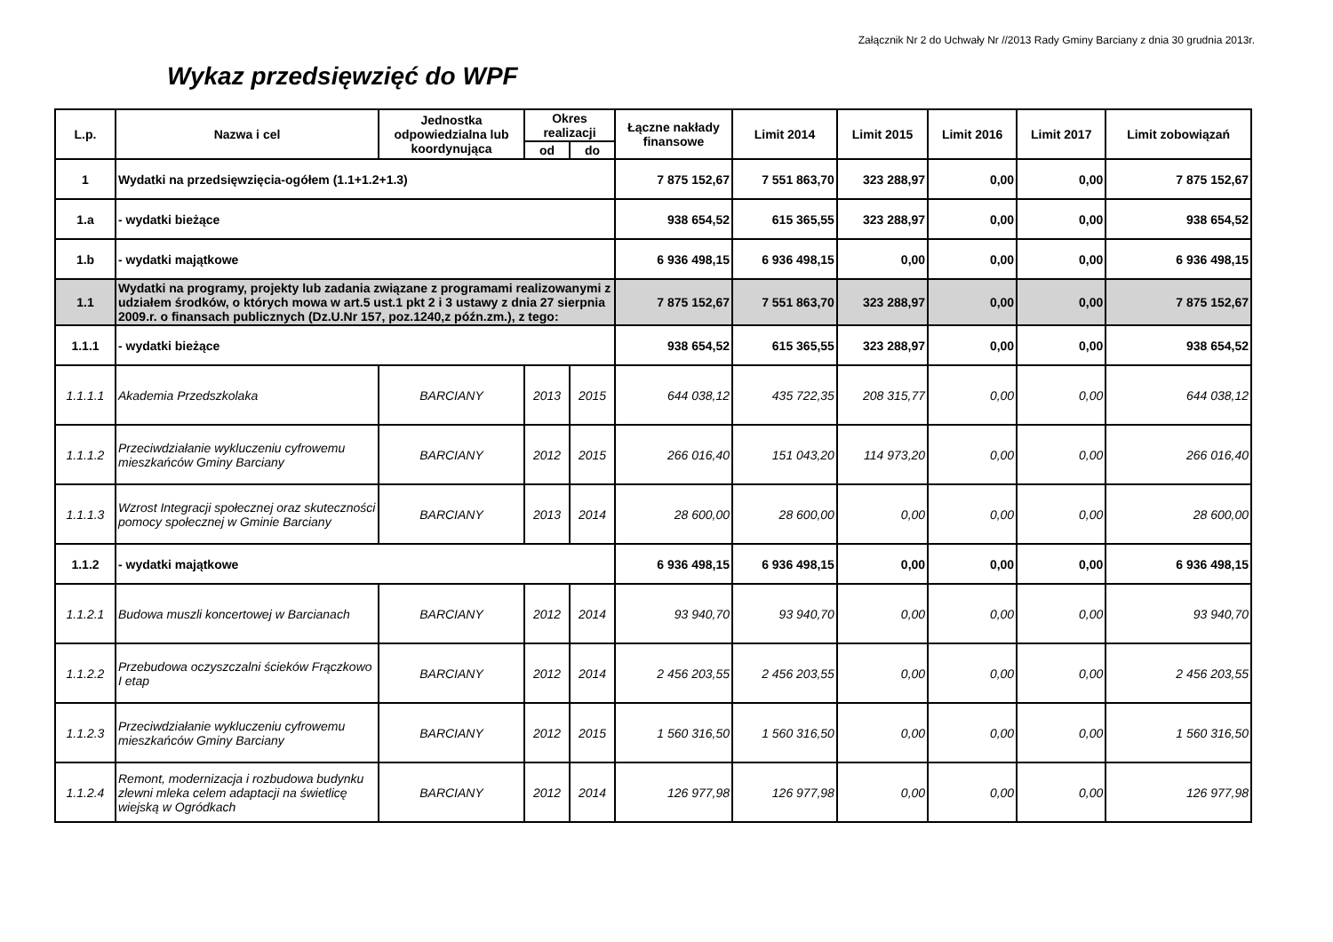Załącznik Nr 2 do Uchwały Nr //2013 Rady Gminy Barciany z dnia 30 grudnia 2013r.
Wykaz przedsięwzięć do WPF
| L.p. | Nazwa i cel | Jednostka odpowiedzialna lub koordynująca | Okres realizacji | | Łączne nakłady finansowe | Limit 2014 | Limit 2015 | Limit 2016 | Limit 2017 | Limit zobowiązań |
| --- | --- | --- | --- | --- | --- | --- | --- | --- | --- | --- |
| | | | od | do | | | | | | |
| 1 | Wydatki na przedsięwzięcia-ogółem (1.1+1.2+1.3) | | | | 7 875 152,67 | 7 551 863,70 | 323 288,97 | 0,00 | 0,00 | 7 875 152,67 |
| 1.a | - wydatki bieżące | | | | 938 654,52 | 615 365,55 | 323 288,97 | 0,00 | 0,00 | 938 654,52 |
| 1.b | - wydatki majątkowe | | | | 6 936 498,15 | 6 936 498,15 | 0,00 | 0,00 | 0,00 | 6 936 498,15 |
| 1.1 | Wydatki na programy, projekty lub zadania związane z programami realizowanymi z udziałem środków, o których mowa w art.5 ust.1 pkt 2 i 3 ustawy z dnia 27 sierpnia 2009.r. o finansach publicznych (Dz.U.Nr 157, poz.1240,z późn.zm.), z tego: | | | | 7 875 152,67 | 7 551 863,70 | 323 288,97 | 0,00 | 0,00 | 7 875 152,67 |
| 1.1.1 | - wydatki bieżące | | | | 938 654,52 | 615 365,55 | 323 288,97 | 0,00 | 0,00 | 938 654,52 |
| 1.1.1.1 | Akademia Przedszkolaka | BARCIANY | 2013 | 2015 | 644 038,12 | 435 722,35 | 208 315,77 | 0,00 | 0,00 | 644 038,12 |
| 1.1.1.2 | Przeciwdziałanie wykluczeniu cyfrowemu mieszkańców Gminy Barciany | BARCIANY | 2012 | 2015 | 266 016,40 | 151 043,20 | 114 973,20 | 0,00 | 0,00 | 266 016,40 |
| 1.1.1.3 | Wzrost Integracji społecznej oraz skuteczności pomocy społecznej w Gminie Barciany | BARCIANY | 2013 | 2014 | 28 600,00 | 28 600,00 | 0,00 | 0,00 | 0,00 | 28 600,00 |
| 1.1.2 | - wydatki majątkowe | | | | 6 936 498,15 | 6 936 498,15 | 0,00 | 0,00 | 0,00 | 6 936 498,15 |
| 1.1.2.1 | Budowa muszli koncertowej w Barcianach | BARCIANY | 2012 | 2014 | 93 940,70 | 93 940,70 | 0,00 | 0,00 | 0,00 | 93 940,70 |
| 1.1.2.2 | Przebudowa oczyszczalni ścieków Frączkowo I etap | BARCIANY | 2012 | 2014 | 2 456 203,55 | 2 456 203,55 | 0,00 | 0,00 | 0,00 | 2 456 203,55 |
| 1.1.2.3 | Przeciwdziałanie wykluczeniu cyfrowemu mieszkańców Gminy Barciany | BARCIANY | 2012 | 2015 | 1 560 316,50 | 1 560 316,50 | 0,00 | 0,00 | 0,00 | 1 560 316,50 |
| 1.1.2.4 | Remont, modernizacja i rozbudowa budynku zlewni mleka celem adaptacji na świetlicę wiejską w Ogródkach | BARCIANY | 2012 | 2014 | 126 977,98 | 126 977,98 | 0,00 | 0,00 | 0,00 | 126 977,98 |